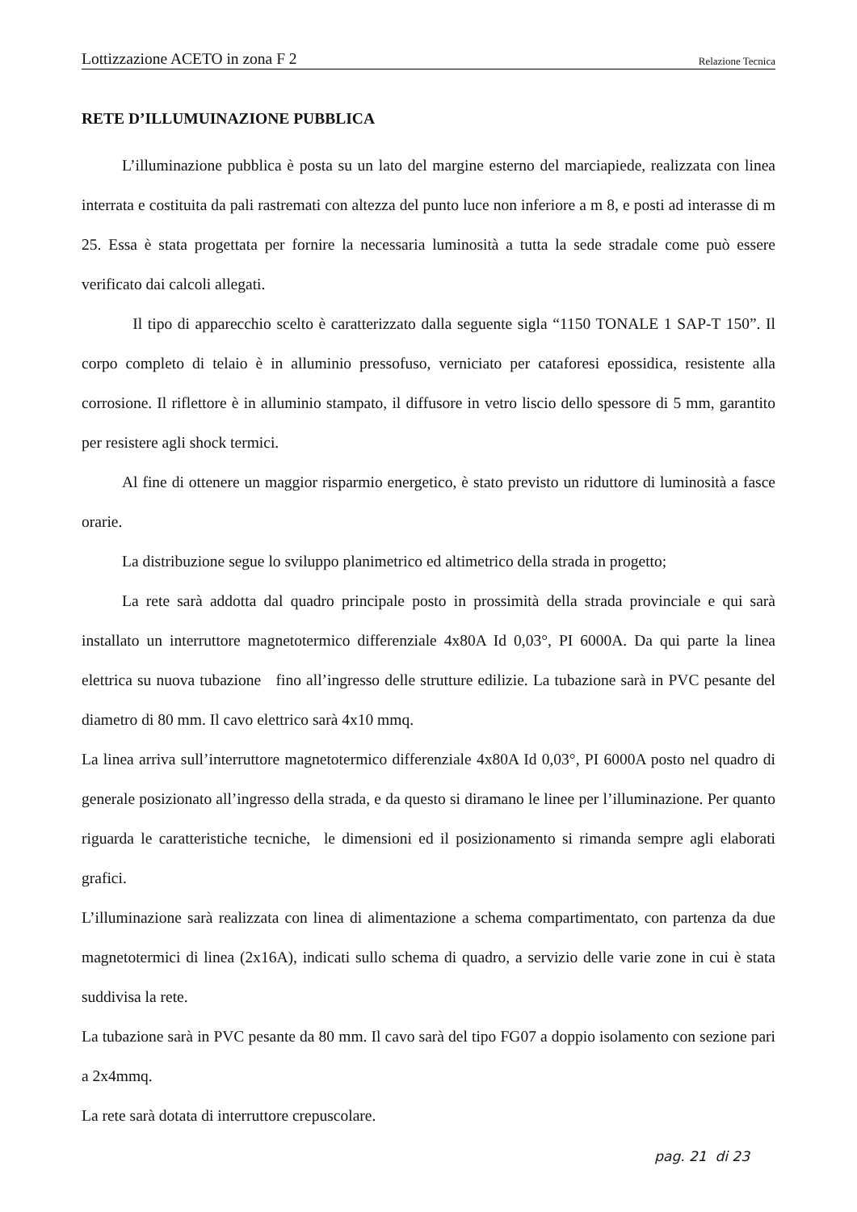Lottizzazione ACETO in zona F 2 Relazione Tecnica
RETE D’ILLUMUINAZIONE PUBBLICA
L’illuminazione pubblica è posta su un lato del margine esterno del marciapiede, realizzata con linea interrata e costituita da pali rastremati con altezza del punto luce non inferiore a m 8, e posti ad interasse di m 25. Essa è stata progettata per fornire la necessaria luminosità a tutta la sede stradale come può essere verificato dai calcoli allegati.
Il tipo di apparecchio scelto è caratterizzato dalla seguente sigla “1150 TONALE 1 SAP-T 150”. Il corpo completo di telaio è in alluminio pressofuso, verniciato per cataforesi epossidica, resistente alla corrosione. Il riflettore è in alluminio stampato, il diffusore in vetro liscio dello spessore di 5 mm, garantito per resistere agli shock termici.
Al fine di ottenere un maggior risparmio energetico, è stato previsto un riduttore di luminosità a fasce orarie.
La distribuzione segue lo sviluppo planimetrico ed altimetrico della strada in progetto;
La rete sarà addotta dal quadro principale posto in prossimità della strada provinciale e qui sarà installato un interruttore magnetotermico differenziale 4x80A Id 0,03°, PI 6000A. Da qui parte la linea elettrica su nuova tubazione fino all’ingresso delle strutture edilizie. La tubazione sarà in PVC pesante del diametro di 80 mm. Il cavo elettrico sarà 4x10 mmq.
La linea arriva sull’interruttore magnetotermico differenziale 4x80A Id 0,03°, PI 6000A posto nel quadro di generale posizionato all’ingresso della strada, e da questo si diramano le linee per l’illuminazione. Per quanto riguarda le caratteristiche tecniche, le dimensioni ed il posizionamento si rimanda sempre agli elaborati grafici.
L’illuminazione sarà realizzata con linea di alimentazione a schema compartimentato, con partenza da due magnetotermici di linea (2x16A), indicati sullo schema di quadro, a servizio delle varie zone in cui è stata suddivisa la rete.
La tubazione sarà in PVC pesante da 80 mm. Il cavo sarà del tipo FG07 a doppio isolamento con sezione pari a 2x4mmq.
La rete sarà dotata di interruttore crepuscolare.
pag. 21 di 23